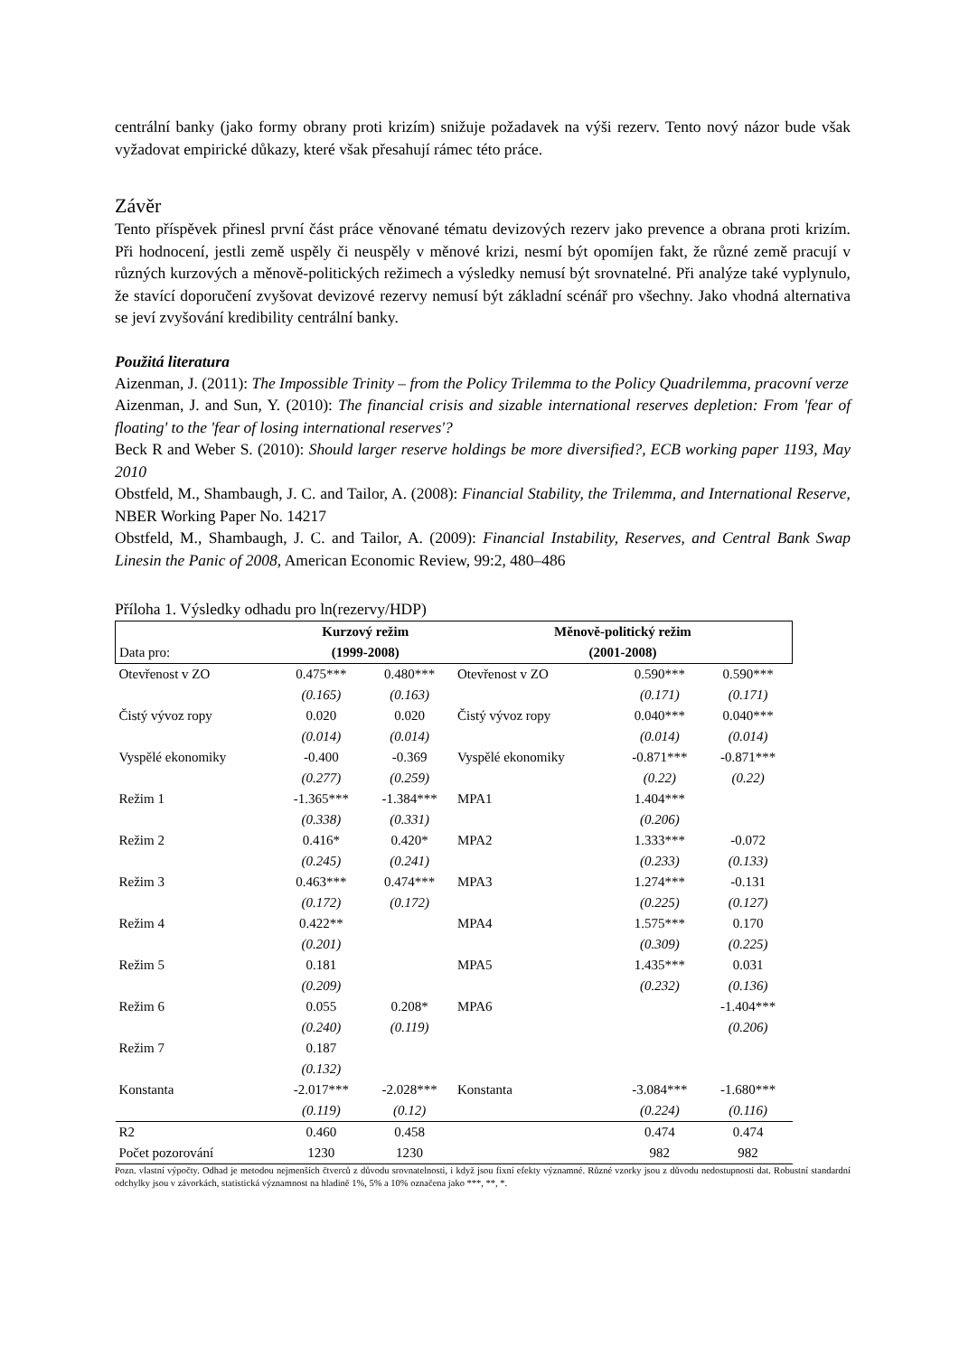centrální banky (jako formy obrany proti krizím) snižuje požadavek na výši rezerv. Tento nový názor bude však vyžadovat empirické důkazy, které však přesahují rámec této práce.
Závěr
Tento příspěvek přinesl první část práce věnované tématu devizových rezerv jako prevence a obrana proti krizím. Při hodnocení, jestli země uspěly či neuspěly v měnové krizi, nesmí být opomíjen fakt, že různé země pracují v různých kurzových a měnově-politických režimech a výsledky nemusí být srovnatelné. Při analýze také vyplynulo, že stavící doporučení zvyšovat devizové rezervy nemusí být základní scénář pro všechny. Jako vhodná alternativa se jeví zvyšování kredibility centrální banky.
Použitá literatura
Aizenman, J. (2011): The Impossible Trinity – from the Policy Trilemma to the Policy Quadrilemma, pracovní verze
Aizenman, J. and Sun, Y. (2010): The financial crisis and sizable international reserves depletion: From 'fear of floating' to the 'fear of losing international reserves'?
Beck R and Weber S. (2010): Should larger reserve holdings be more diversified?, ECB working paper 1193, May 2010
Obstfeld, M., Shambaugh, J. C. and Tailor, A. (2008): Financial Stability, the Trilemma, and International Reserve, NBER Working Paper No. 14217
Obstfeld, M., Shambaugh, J. C. and Tailor, A. (2009): Financial Instability, Reserves, and Central Bank Swap Linesin the Panic of 2008, American Economic Review, 99:2, 480–486
Příloha 1. Výsledky odhadu pro ln(rezervy/HDP)
| Data pro: | Kurzový režim (1999-2008) | | Měnově-politický režim (2001-2008) | | |
| --- | --- | --- | --- | --- | --- |
| Otevřenost v ZO | 0.475*** | 0.480*** | Otevřenost v ZO | 0.590*** | 0.590*** |
| | (0.165) | (0.163) | | (0.171) | (0.171) |
| Čistý vývoz ropy | 0.020 | 0.020 | Čistý vývoz ropy | 0.040*** | 0.040*** |
| | (0.014) | (0.014) | | (0.014) | (0.014) |
| Vyspělé ekonomiky | -0.400 | -0.369 | Vyspělé ekonomiky | -0.871*** | -0.871*** |
| | (0.277) | (0.259) | | (0.22) | (0.22) |
| Režim 1 | -1.365*** | -1.384*** | MPA1 | 1.404*** | |
| | (0.338) | (0.331) | | (0.206) | |
| Režim 2 | 0.416* | 0.420* | MPA2 | 1.333*** | -0.072 |
| | (0.245) | (0.241) | | (0.233) | (0.133) |
| Režim 3 | 0.463*** | 0.474*** | MPA3 | 1.274*** | -0.131 |
| | (0.172) | (0.172) | | (0.225) | (0.127) |
| Režim 4 | 0.422** | | MPA4 | 1.575*** | 0.170 |
| | (0.201) | | | (0.309) | (0.225) |
| Režim 5 | 0.181 | | MPA5 | 1.435*** | 0.031 |
| | (0.209) | | | (0.232) | (0.136) |
| Režim 6 | 0.055 | 0.208* | MPA6 | | -1.404*** |
| | (0.240) | (0.119) | | | (0.206) |
| Režim 7 | 0.187 | | | | |
| | (0.132) | | | | |
| Konstanta | -2.017*** | -2.028*** | Konstanta | -3.084*** | -1.680*** |
| | (0.119) | (0.12) | | (0.224) | (0.116) |
| R2 | 0.460 | 0.458 | | 0.474 | 0.474 |
| Počet pozorování | 1230 | 1230 | | 982 | 982 |
Pozn. vlastní výpočty. Odhad je metodou nejmenších čtverců z důvodu srovnatelnosti, i když jsou fixní efekty významné. Různé vzorky jsou z důvodu nedostupnosti dat. Robustní standardní odchylky jsou v závorkách, statistická významnost na hladině 1%, 5% a 10% označena jako ***, **, *.